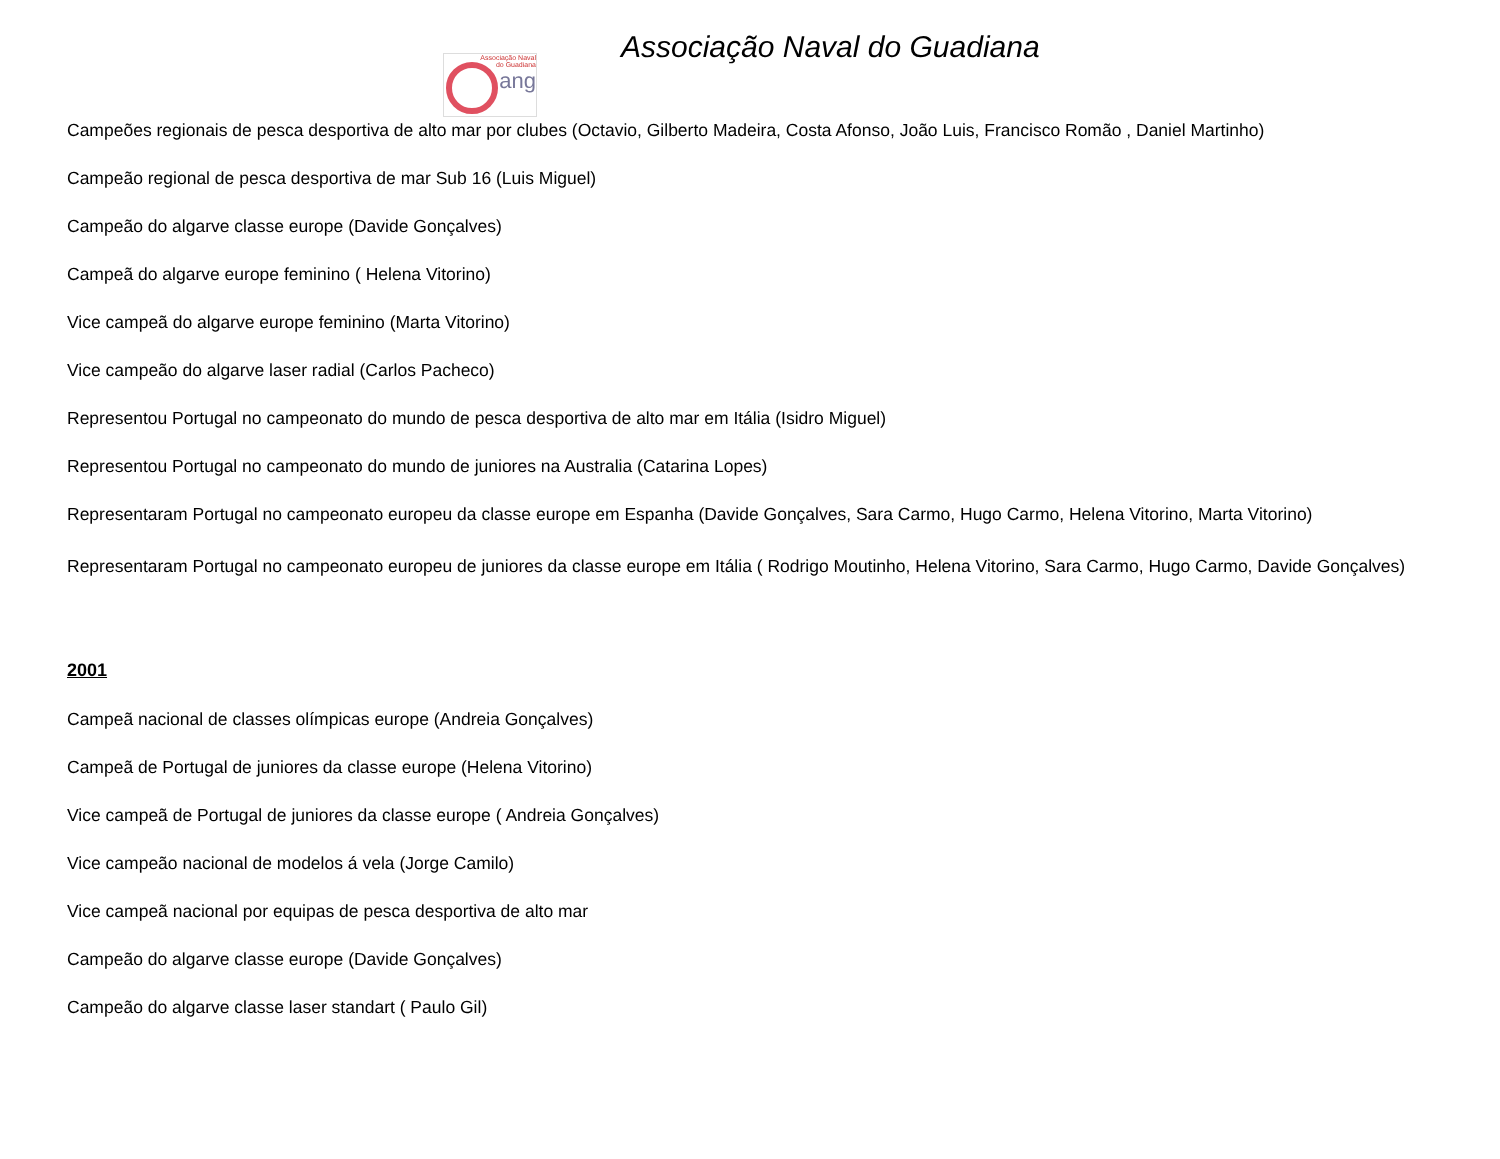Associação Naval
do Guadiana
ang
Associação Naval do Guadiana
Campeões regionais de pesca desportiva de alto mar por clubes (Octavio, Gilberto Madeira, Costa Afonso, João Luis, Francisco Romão , Daniel Martinho)
Campeão regional de pesca desportiva de mar Sub 16 (Luis Miguel)
Campeão do algarve classe europe (Davide Gonçalves)
Campeã do algarve europe feminino ( Helena Vitorino)
Vice campeã do algarve europe feminino (Marta Vitorino)
Vice campeão do algarve laser radial (Carlos Pacheco)
Representou Portugal no campeonato do mundo de pesca desportiva de alto mar em Itália (Isidro Miguel)
Representou Portugal no campeonato do mundo de juniores na Australia (Catarina Lopes)
Representaram Portugal no campeonato europeu da classe europe em Espanha (Davide Gonçalves, Sara Carmo, Hugo Carmo, Helena Vitorino, Marta Vitorino)
Representaram Portugal no campeonato europeu de juniores da classe europe em Itália ( Rodrigo Moutinho, Helena Vitorino, Sara Carmo, Hugo Carmo, Davide Gonçalves)
2001
Campeã nacional de classes olímpicas europe (Andreia Gonçalves)
Campeã de Portugal de juniores da classe europe (Helena Vitorino)
Vice campeã de Portugal de juniores da classe europe ( Andreia Gonçalves)
Vice campeão nacional de modelos á vela (Jorge Camilo)
Vice campeã nacional por equipas de pesca desportiva de alto mar
Campeão do algarve classe europe (Davide Gonçalves)
Campeão do algarve classe laser standart ( Paulo Gil)